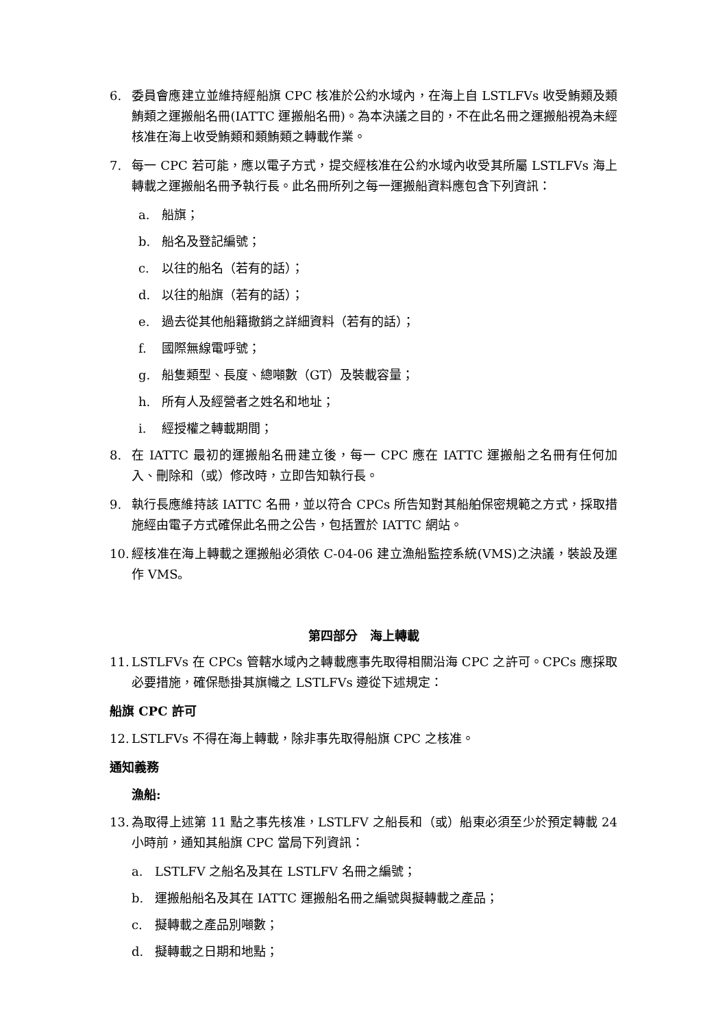6. 委員會應建立並維持經船旗 CPC 核准於公約水域內，在海上自 LSTLFVs 收受鮪類及類鮪類之運搬船名冊(IATTC 運搬船名冊)。為本決議之目的，不在此名冊之運搬船視為未經核准在海上收受鮪類和類鮪類之轉載作業。
7. 每一 CPC 若可能，應以電子方式，提交經核准在公約水域內收受其所屬 LSTLFVs 海上轉載之運搬船名冊予執行長。此名冊所列之每一運搬船資料應包含下列資訊：
a. 船旗；
b. 船名及登記編號；
c. 以往的船名（若有的話）；
d. 以往的船旗（若有的話）；
e. 過去從其他船籍撤銷之詳細資料（若有的話）；
f. 國際無線電呼號；
g. 船隻類型、長度、總噸數（GT）及裝載容量；
h. 所有人及經營者之姓名和地址；
i. 經授權之轉載期間；
8. 在 IATTC 最初的運搬船名冊建立後，每一 CPC 應在 IATTC 運搬船之名冊有任何加入、刪除和（或）修改時，立即告知執行長。
9. 執行長應維持該 IATTC 名冊，並以符合 CPCs 所告知對其船舶保密規範之方式，採取措施經由電子方式確保此名冊之公告，包括置於 IATTC 網站。
10. 經核准在海上轉載之運搬船必須依 C-04-06 建立漁船監控系統(VMS)之決議，裝設及運作 VMS。
第四部分　海上轉載
11. LSTLFVs 在 CPCs 管轄水域內之轉載應事先取得相關沿海 CPC 之許可。CPCs 應採取必要措施，確保懸掛其旗幟之 LSTLFVs 遵從下述規定：
船旗 CPC 許可
12. LSTLFVs 不得在海上轉載，除非事先取得船旗 CPC 之核准。
通知義務
漁船:
13. 為取得上述第 11 點之事先核准，LSTLFV 之船長和（或）船東必須至少於預定轉載 24 小時前，通知其船旗 CPC 當局下列資訊：
a. LSTLFV 之船名及其在 LSTLFV 名冊之編號；
b. 運搬船船名及其在 IATTC 運搬船名冊之編號與擬轉載之產品；
c. 擬轉載之產品別噸數；
d. 擬轉載之日期和地點；